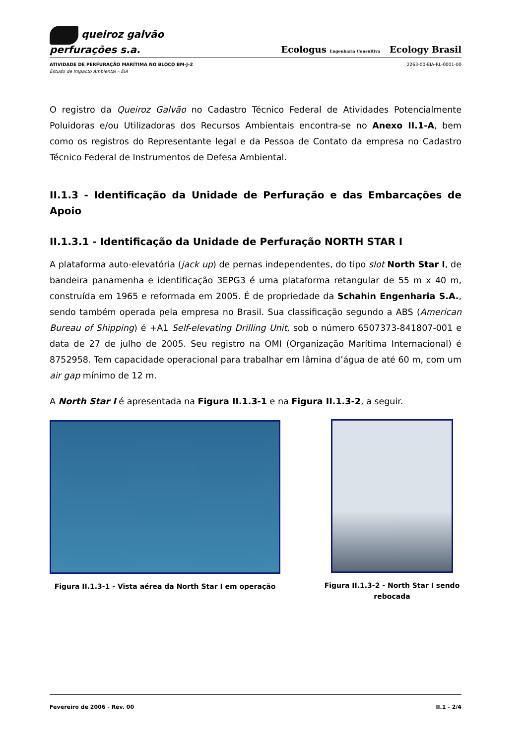queiroz galvão
perfurações s.a.
Ecologus Engenharia Consultiva Ecology Brasil
ATIVIDADE DE PERFURAÇÃO MARÍTIMA NO BLOCO BM-J-2 2263-00-EIA-RL-0001-00
Estudo de Impacto Ambiental – EIA
O registro da Queiroz Galvão no Cadastro Técnico Federal de Atividades Potencialmente Poluidoras e/ou Utilizadoras dos Recursos Ambientais encontra-se no Anexo II.1-A, bem como os registros do Representante legal e da Pessoa de Contato da empresa no Cadastro Técnico Federal de Instrumentos de Defesa Ambiental.
II.1.3 - Identificação da Unidade de Perfuração e das Embarcações de Apoio
II.1.3.1 - Identificação da Unidade de Perfuração NORTH STAR I
A plataforma auto-elevatória (jack up) de pernas independentes, do tipo slot North Star I, de bandeira panamenha e identificação 3EPG3 é uma plataforma retangular de 55 m x 40 m, construída em 1965 e reformada em 2005. É de propriedade da Schahin Engenharia S.A., sendo também operada pela empresa no Brasil. Sua classificação segundo a ABS (American Bureau of Shipping) é +A1 Self-elevating Drilling Unit, sob o número 6507373-841807-001 e data de 27 de julho de 2005. Seu registro na OMI (Organização Marítima Internacional) é 8752958. Tem capacidade operacional para trabalhar em lâmina d’água de até 60 m, com um air gap mínimo de 12 m.
A North Star I é apresentada na Figura II.1.3-1 e na Figura II.1.3-2, a seguir.
Figura II.1.3-1 - Vista aérea da North Star I em operação
Figura II.1.3-2 - North Star I sendo rebocada
Fevereiro de 2006 - Rev. 00 II.1 - 2/4